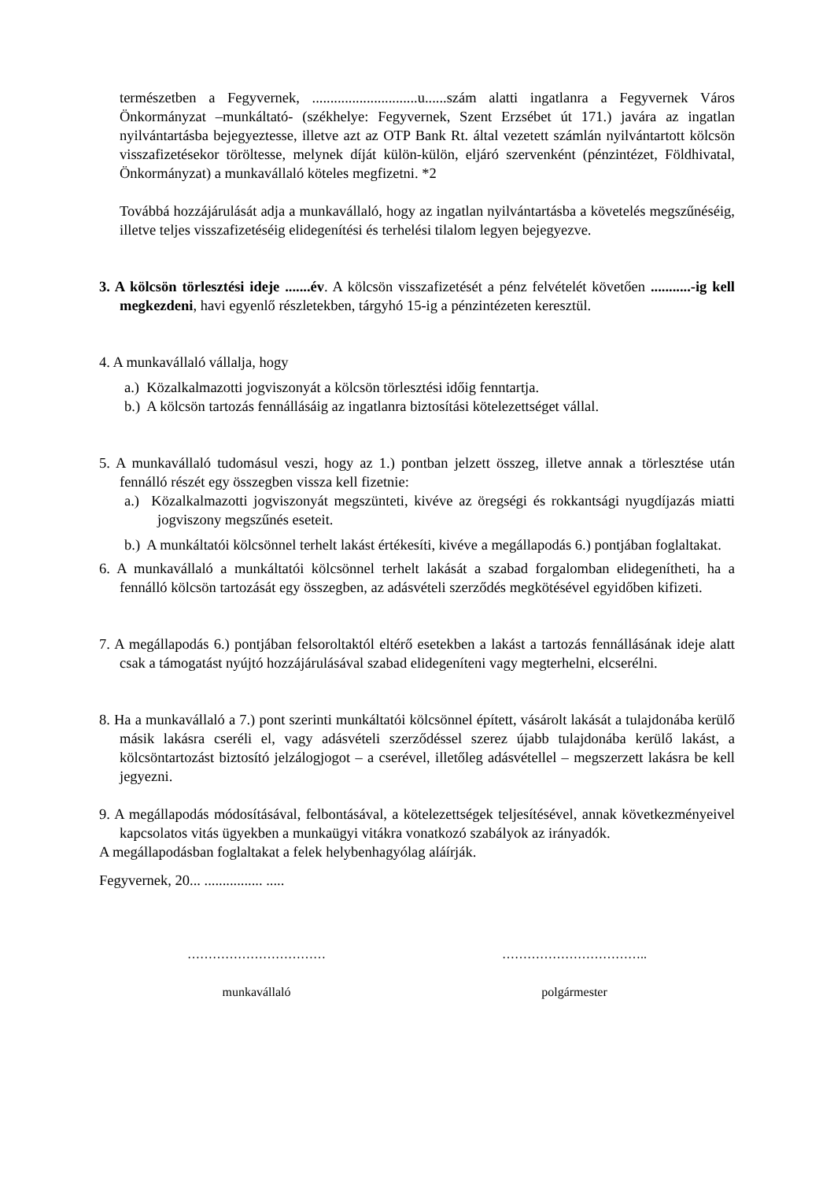természetben a Fegyvernek, .............................u......szám alatti ingatlanra a Fegyvernek Város Önkormányzat –munkáltató- (székhelye: Fegyvernek, Szent Erzsébet út 171.) javára az ingatlan nyilvántartásba bejegyeztesse, illetve azt az OTP Bank Rt. által vezetett számlán nyilvántartott kölcsön visszafizetésekor töröltesse, melynek díját külön-külön, eljáró szervenként (pénzintézet, Földhivatal, Önkormányzat) a munkavállaló köteles megfizetni. *2
Továbbá hozzájárulását adja a munkavállaló, hogy az ingatlan nyilvántartásba a követelés megszűnéséig, illetve teljes visszafizetéséig elidegenítési és terhelési tilalom legyen bejegyezve.
3. A kölcsön törlesztési ideje .......év. A kölcsön visszafizetését a pénz felvételét követően ...........-ig kell megkezdeni, havi egyenlő részletekben, tárgyhó 15-ig a pénzintézeten keresztül.
4. A munkavállaló vállalja, hogy
a.) Közalkalmazotti jogviszonyát a kölcsön törlesztési időig fenntartja.
b.) A kölcsön tartozás fennállásáig az ingatlanra biztosítási kötelezettséget vállal.
5. A munkavállaló tudomásul veszi, hogy az 1.) pontban jelzett összeg, illetve annak a törlesztése után fennálló részét egy összegben vissza kell fizetnie:
a.) Közalkalmazotti jogviszonyát megszünteti, kivéve az öregségi és rokkantsági nyugdíjazás miatti jogviszony megszűnés eseteit.
b.) A munkáltatói kölcsönnel terhelt lakást értékesíti, kivéve a megállapodás 6.) pontjában foglaltakat.
6. A munkavállaló a munkáltatói kölcsönnel terhelt lakását a szabad forgalomban elidegenítheti, ha a fennálló kölcsön tartozását egy összegben, az adásvételi szerződés megkötésével egyidőben kifizeti.
7. A megállapodás 6.) pontjában felsoroltaktól eltérő esetekben a lakást a tartozás fennállásának ideje alatt csak a támogatást nyújtó hozzájárulásával szabad elidegeníteni vagy megterhelni, elcserélni.
8. Ha a munkavállaló a 7.) pont szerinti munkáltatói kölcsönnel épített, vásárolt lakását a tulajdonába kerülő másik lakásra cseréli el, vagy adásvételi szerződéssel szerez újabb tulajdonába kerülő lakást, a kölcsöntartozást biztosító jelzálogjogot – a cserével, illetőleg adásvétellel – megszerzett lakásra be kell jegyezni.
9. A megállapodás módosításával, felbontásával, a kötelezettségek teljesítésével, annak következményeivel kapcsolatos vitás ügyekben a munkaügyi vitákra vonatkozó szabályok az irányadók.
A megállapodásban foglaltakat a felek helybenhagyólag aláírják.
Fegyvernek, 20... ................ .....
……………………………
munkavállaló
……………………………..
polgármester